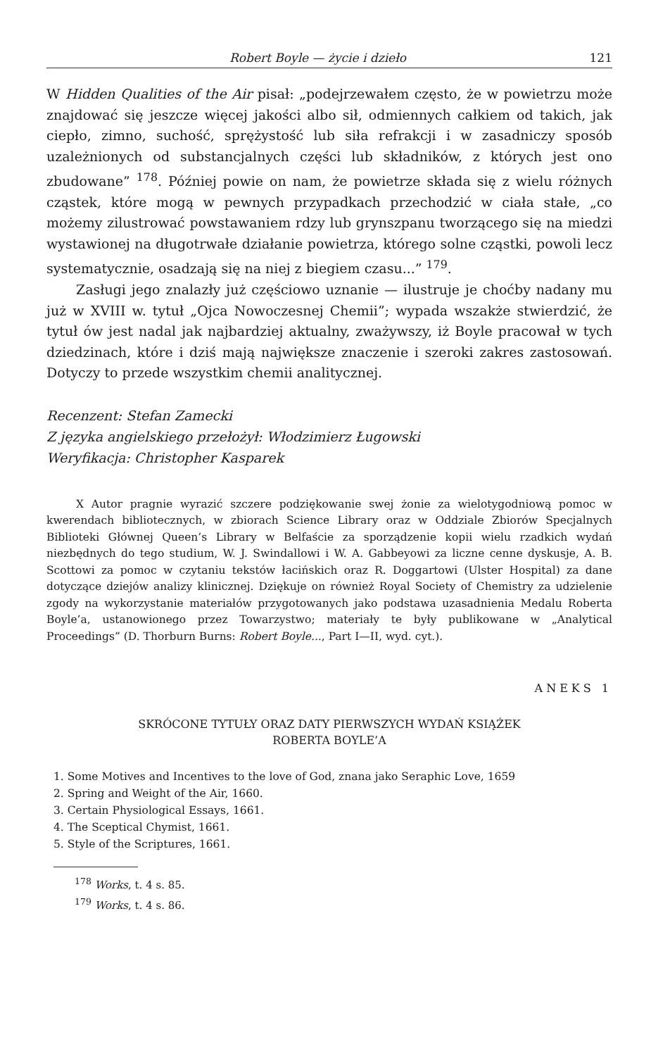Robert Boyle — życie i dzieło 121
W Hidden Qualities of the Air pisał: „podejrzewałem często, że w powietrzu może znajdować się jeszcze więcej jakości albo sił, odmiennych całkiem od takich, jak ciepło, zimno, suchość, sprężystość lub siła refrakcji i w zasadniczy sposób uzależnionych od substancjalnych części lub składników, z których jest ono zbudowane” <sup>178</sup>. Później powie on nam, że powietrze składa się z wielu różnych cząstek, które mogą w pewnych przypadkach przechodzić w ciała stałe, „co możemy zilustrować powstawaniem rdzy lub grynszpanu tworzącego się na miedzi wystawionej na długotrwałe działanie powietrza, którego solne cząstki, powoli lecz systematycznie, osadzają się na niej z biegiem czasu...” <sup>179</sup>.
Zasługi jego znalazły już częściowo uznanie — ilustruje je choćby nadany mu już w XVIII w. tytuł „Ojca Nowoczesnej Chemii”; wypada wszakże stwierdzić, że tytuł ów jest nadal jak najbardziej aktualny, zważywszy, iż Boyle pracował w tych dziedzinach, które i dziś mają największe znaczenie i szeroki zakres zastosowań. Dotyczy to przede wszystkim chemii analitycznej.
Recenzent: Stefan Zamecki
Z języka angielskiego przełożył: Włodzimierz Ługowski
Weryfikacja: Christopher Kasparek
X Autor pragnie wyrazić szczere podziękowanie swej żonie za wielotygodniową pomoc w kwerendach bibliotecznych, w zbiorach Science Library oraz w Oddziale Zbiorów Specjalnych Biblioteki Głównej Queen’s Library w Belfaście za sporządzenie kopii wielu rzadkich wydań niezbędnych do tego studium, W. J. Swindallowi i W. A. Gabbeyowi za liczne cenne dyskusje, A. B. Scottowi za pomoc w czytaniu tekstów łacińskich oraz R. Doggartowi (Ulster Hospital) za dane dotyczące dziejów analizy klinicznej. Dziękuje on również Royal Society of Chemistry za udzielenie zgody na wykorzystanie materiałów przygotowanych jako podstawa uzasadnienia Medalu Roberta Boyle’a, ustanowionego przez Towarzystwo; materiały te były publikowane w „Analytical Proceedings” (D. Thorburn Burns: Robert Boyle..., Part I—II, wyd. cyt.).
ANEKS 1
SKRÓCONE TYTUŁY ORAZ DATY PIERWSZYCH WYDAŃ KSIĄŻEK
ROBERTA BOYLE’A
1. Some Motives and Incentives to the love of God, znana jako Seraphic Love, 1659
2. Spring and Weight of the Air, 1660.
3. Certain Physiological Essays, 1661.
4. The Sceptical Chymist, 1661.
5. Style of the Scriptures, 1661.
<sup>178</sup> Works, t. 4 s. 85.
<sup>179</sup> Works, t. 4 s. 86.